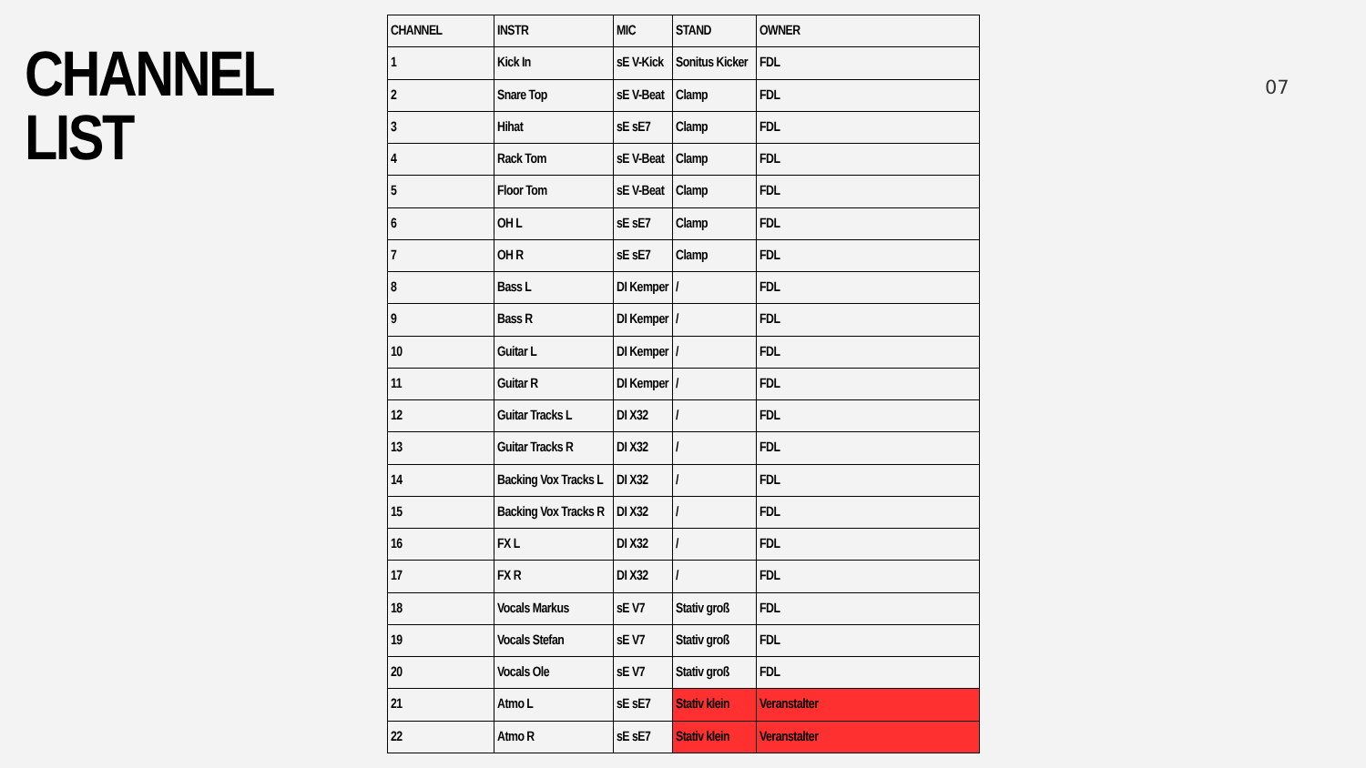CHANNEL LIST
| CHANNEL | INSTR | MIC | STAND | OWNER |
| --- | --- | --- | --- | --- |
| 1 | Kick In | sE V-Kick | Sonitus Kicker | FDL |
| 2 | Snare Top | sE V-Beat | Clamp | FDL |
| 3 | Hihat | sE sE7 | Clamp | FDL |
| 4 | Rack Tom | sE V-Beat | Clamp | FDL |
| 5 | Floor Tom | sE V-Beat | Clamp | FDL |
| 6 | OH L | sE sE7 | Clamp | FDL |
| 7 | OH R | sE sE7 | Clamp | FDL |
| 8 | Bass L | DI Kemper | / | FDL |
| 9 | Bass R | DI Kemper | / | FDL |
| 10 | Guitar L | DI Kemper | / | FDL |
| 11 | Guitar R | DI Kemper | / | FDL |
| 12 | Guitar Tracks L | DI X32 | / | FDL |
| 13 | Guitar Tracks R | DI X32 | / | FDL |
| 14 | Backing Vox Tracks L | DI X32 | / | FDL |
| 15 | Backing Vox Tracks R | DI X32 | / | FDL |
| 16 | FX L | DI X32 | / | FDL |
| 17 | FX R | DI X32 | / | FDL |
| 18 | Vocals Markus | sE V7 | Stativ groß | FDL |
| 19 | Vocals Stefan | sE V7 | Stativ groß | FDL |
| 20 | Vocals Ole | sE V7 | Stativ groß | FDL |
| 21 | Atmo L | sE sE7 | Stativ klein | Veranstalter |
| 22 | Atmo R | sE sE7 | Stativ klein | Veranstalter |
07